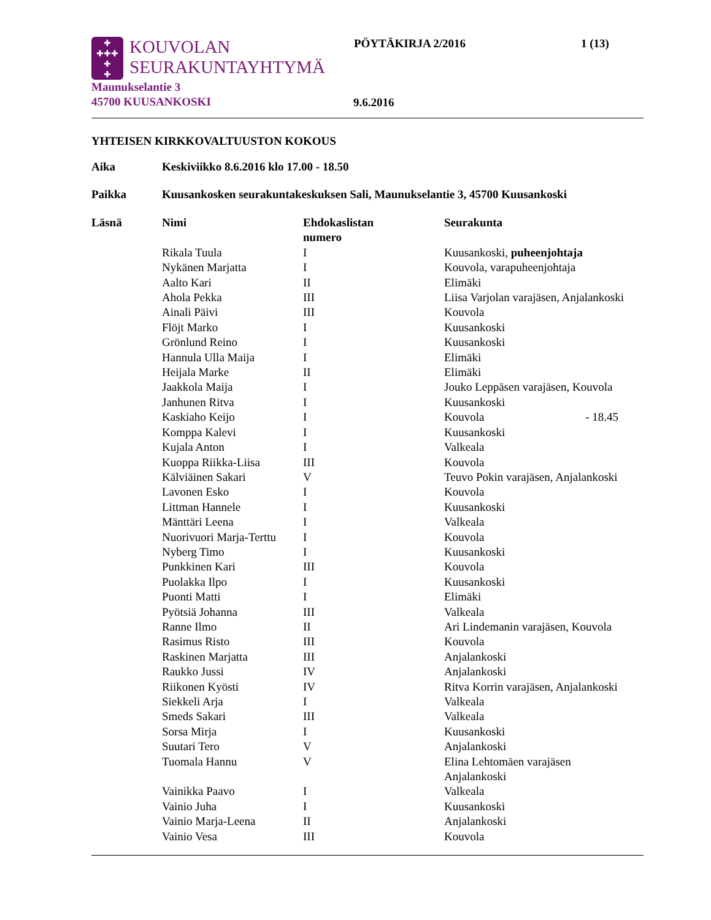✚
✚✚✚
✚
✚
KOUVOLAN
SEURAKUNTAYHTYMÄ
PÖYTÄKIRJA 2/2016 1 (13)
Maunukselantie 3
45700 KUUSANKOSKI
9.6.2016
YHTEISEN KIRKKOVALTUUSTON KOKOUS
Aika Keskiviikko 8.6.2016 klo 17.00 - 18.50
Paikka Kuusankosken seurakuntakeskuksen Sali, Maunukselantie 3, 45700 Kuusankoski
| Läsnä | Nimi | Ehdokaslistan numero | Seurakunta |
| --- | --- | --- | --- |
| | Rikala Tuula | I | Kuusankoski, puheenjohtaja |
| | Nykänen Marjatta | I | Kouvola, varapuheenjohtaja |
| | Aalto Kari | II | Elimäki |
| | Ahola Pekka | III | Liisa Varjolan varajäsen, Anjalankoski |
| | Ainali Päivi | III | Kouvola |
| | Flöjt Marko | I | Kuusankoski |
| | Grönlund Reino | I | Kuusankoski |
| | Hannula Ulla Maija | I | Elimäki |
| | Heijala Marke | II | Elimäki |
| | Jaakkola Maija | I | Jouko Leppäsen varajäsen, Kouvola |
| | Janhunen Ritva | I | Kuusankoski |
| | Kaskiaho Keijo | I | Kouvola - 18.45 |
| | Komppa Kalevi | I | Kuusankoski |
| | Kujala Anton | I | Valkeala |
| | Kuoppa Riikka-Liisa | III | Kouvola |
| | Kälviäinen Sakari | V | Teuvo Pokin varajäsen, Anjalankoski |
| | Lavonen Esko | I | Kouvola |
| | Littman Hannele | I | Kuusankoski |
| | Mänttäri Leena | I | Valkeala |
| | Nuorivuori Marja-Terttu | I | Kouvola |
| | Nyberg Timo | I | Kuusankoski |
| | Punkkinen Kari | III | Kouvola |
| | Puolakka Ilpo | I | Kuusankoski |
| | Puonti Matti | I | Elimäki |
| | Pyötsiä Johanna | III | Valkeala |
| | Ranne Ilmo | II | Ari Lindemanin varajäsen, Kouvola |
| | Rasimus Risto | III | Kouvola |
| | Raskinen Marjatta | III | Anjalankoski |
| | Raukko Jussi | IV | Anjalankoski |
| | Riikonen Kyösti | IV | Ritva Korrin varajäsen, Anjalankoski |
| | Siekkeli Arja | I | Valkeala |
| | Smeds Sakari | III | Valkeala |
| | Sorsa Mirja | I | Kuusankoski |
| | Suutari Tero | V | Anjalankoski |
| | Tuomala Hannu | V | Elina Lehtomäen varajäsen Anjalankoski |
| | Vainikka Paavo | I | Valkeala |
| | Vainio Juha | I | Kuusankoski |
| | Vainio Marja-Leena | II | Anjalankoski |
| | Vainio Vesa | III | Kouvola |